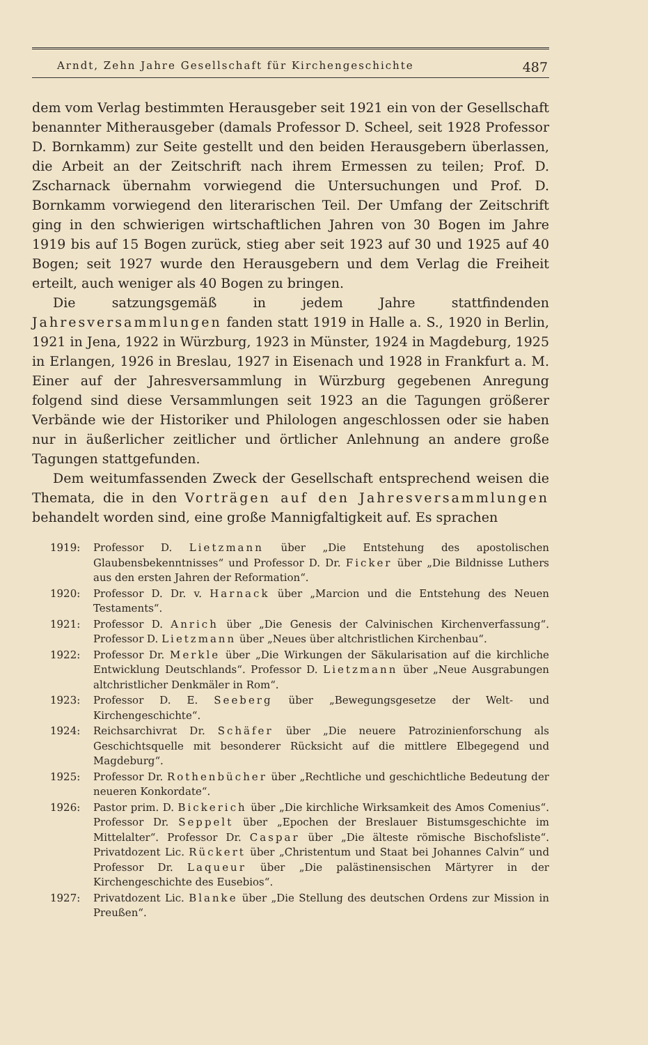Arndt, Zehn Jahre Gesellschaft für Kirchengeschichte 487
dem vom Verlag bestimmten Herausgeber seit 1921 ein von der Gesellschaft benannter Mitherausgeber (damals Professor D. Scheel, seit 1928 Professor D. Bornkamm) zur Seite gestellt und den beiden Herausgebern überlassen, die Arbeit an der Zeitschrift nach ihrem Ermessen zu teilen; Prof. D. Zscharnack übernahm vorwiegend die Untersuchungen und Prof. D. Bornkamm vorwiegend den literarischen Teil. Der Umfang der Zeitschrift ging in den schwierigen wirtschaftlichen Jahren von 30 Bogen im Jahre 1919 bis auf 15 Bogen zurück, stieg aber seit 1923 auf 30 und 1925 auf 40 Bogen; seit 1927 wurde den Herausgebern und dem Verlag die Freiheit erteilt, auch weniger als 40 Bogen zu bringen.
Die satzungsgemäß in jedem Jahre stattfindenden Jahresversammlungen fanden statt 1919 in Halle a. S., 1920 in Berlin, 1921 in Jena, 1922 in Würzburg, 1923 in Münster, 1924 in Magdeburg, 1925 in Erlangen, 1926 in Breslau, 1927 in Eisenach und 1928 in Frankfurt a. M. Einer auf der Jahresversammlung in Würzburg gegebenen Anregung folgend sind diese Versammlungen seit 1923 an die Tagungen größerer Verbände wie der Historiker und Philologen angeschlossen oder sie haben nur in äußerlicher zeitlicher und örtlicher Anlehnung an andere große Tagungen stattgefunden.
Dem weitumfassenden Zweck der Gesellschaft entsprechend weisen die Themata, die in den Vorträgen auf den Jahresversammlungen behandelt worden sind, eine große Mannigfaltigkeit auf. Es sprachen
1919: Professor D. Lietzmann über „Die Entstehung des apostolischen Glaubensbekenntnisses“ und Professor D. Dr. Ficker über „Die Bildnisse Luthers aus den ersten Jahren der Reformation“.
1920: Professor D. Dr. v. Harnack über „Marcion und die Entstehung des Neuen Testaments“.
1921: Professor D. Anrich über „Die Genesis der Calvinischen Kirchenverfassung“. Professor D. Lietzmann über „Neues über altchristlichen Kirchenbau“.
1922: Professor Dr. Merkle über „Die Wirkungen der Säkularisation auf die kirchliche Entwicklung Deutschlands“. Professor D. Lietzmann über „Neue Ausgrabungen altchristlicher Denkmäler in Rom“.
1923: Professor D. E. Seeberg über „Bewegungsgesetze der Welt- und Kirchengeschichte“.
1924: Reichsarchivrat Dr. Schäfer über „Die neuere Patrozinienforschung als Geschichtsquelle mit besonderer Rücksicht auf die mittlere Elbegegend und Magdeburg“.
1925: Professor Dr. Rothenbücher über „Rechtliche und geschichtliche Bedeutung der neueren Konkordate“.
1926: Pastor prim. D. Bickerich über „Die kirchliche Wirksamkeit des Amos Comenius“. Professor Dr. Seppelt über „Epochen der Breslauer Bistumsgeschichte im Mittelalter“. Professor Dr. Caspar über „Die älteste römische Bischofsliste“. Privatdozent Lic. Rückert über „Christentum und Staat bei Johannes Calvin“ und Professor Dr. Laqueur über „Die palästinensischen Märtyrer in der Kirchengeschichte des Eusebios“.
1927: Privatdozent Lic. Blanke über „Die Stellung des deutschen Ordens zur Mission in Preußen“.